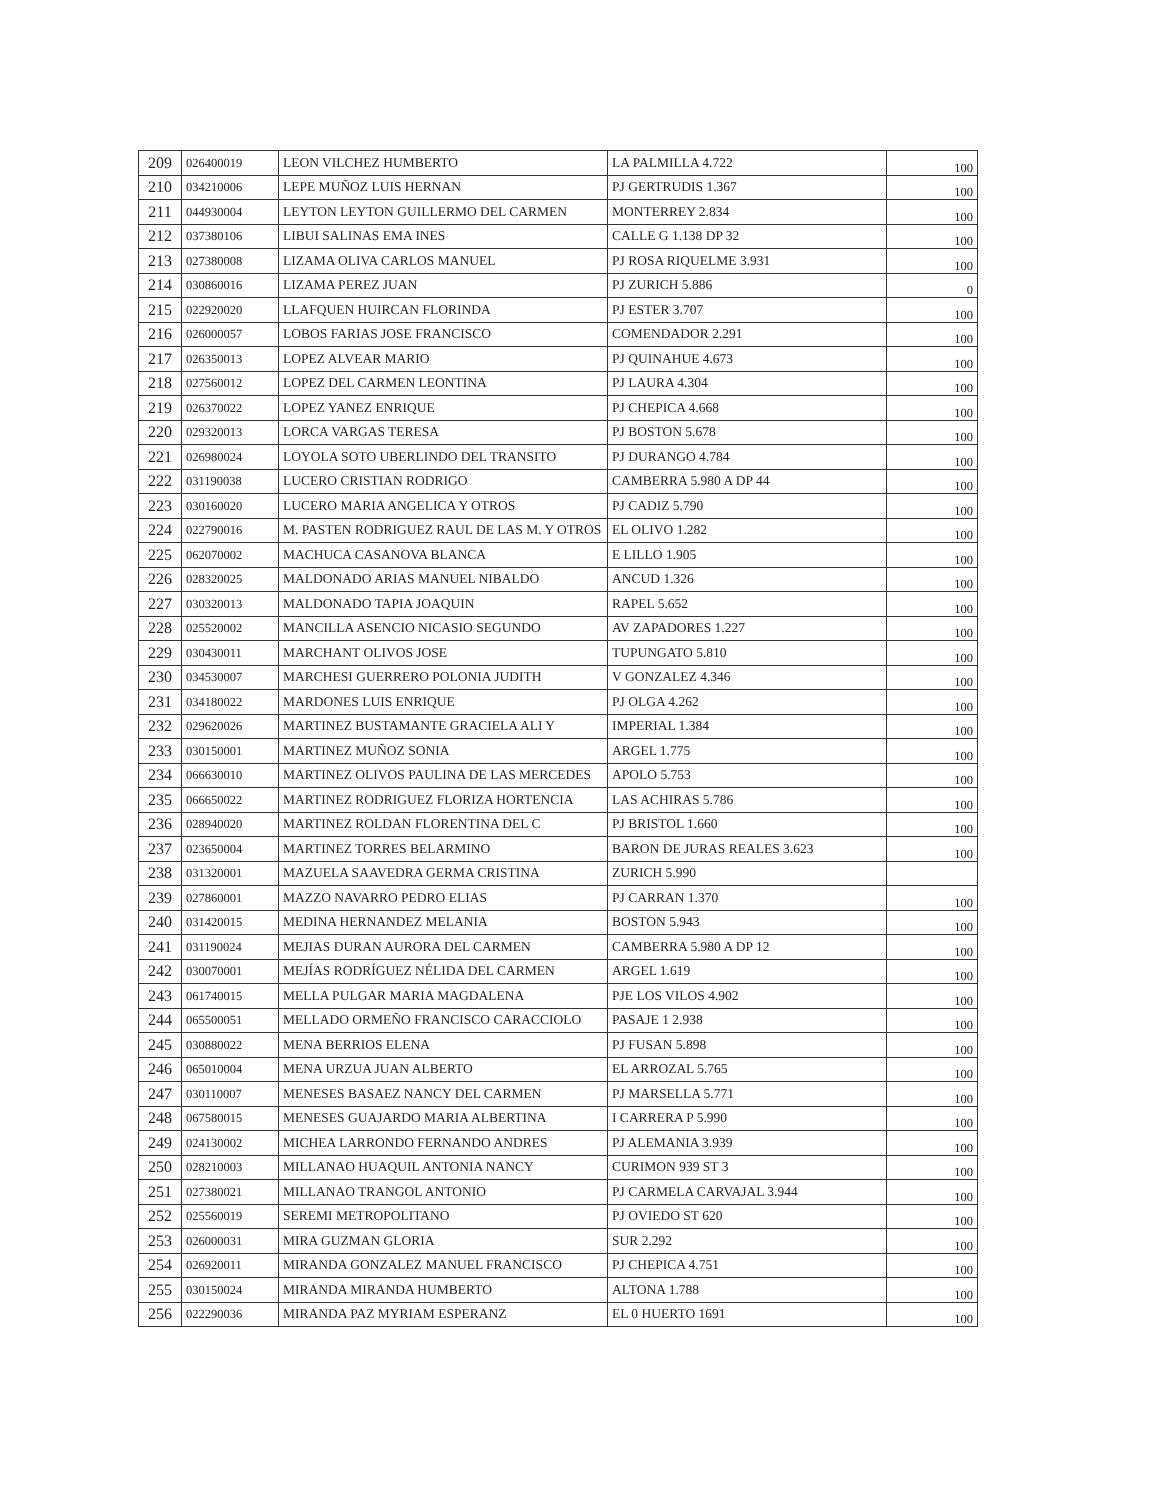| 209 | 026400019 | LEON VILCHEZ HUMBERTO | LA PALMILLA 4.722 | 100 |
| 210 | 034210006 | LEPE MUÑOZ LUIS HERNAN | PJ GERTRUDIS 1.367 | 100 |
| 211 | 044930004 | LEYTON LEYTON GUILLERMO DEL CARMEN | MONTERREY 2.834 | 100 |
| 212 | 037380106 | LIBUI SALINAS EMA INES | CALLE G 1.138 DP 32 | 100 |
| 213 | 027380008 | LIZAMA OLIVA CARLOS MANUEL | PJ ROSA RIQUELME 3.931 | 100 |
| 214 | 030860016 | LIZAMA PEREZ JUAN | PJ ZURICH 5.886 | 0 |
| 215 | 022920020 | LLAFQUEN HUIRCAN FLORINDA | PJ ESTER 3.707 | 100 |
| 216 | 026000057 | LOBOS FARIAS JOSE FRANCISCO | COMENDADOR 2.291 | 100 |
| 217 | 026350013 | LOPEZ ALVEAR MARIO | PJ QUINAHUE 4.673 | 100 |
| 218 | 027560012 | LOPEZ DEL CARMEN LEONTINA | PJ LAURA 4.304 | 100 |
| 219 | 026370022 | LOPEZ YANEZ ENRIQUE | PJ CHEPICA 4.668 | 100 |
| 220 | 029320013 | LORCA VARGAS TERESA | PJ BOSTON 5.678 | 100 |
| 221 | 026980024 | LOYOLA SOTO UBERLINDO DEL TRANSITO | PJ DURANGO 4.784 | 100 |
| 222 | 031190038 | LUCERO CRISTIAN RODRIGO | CAMBERRA 5.980 A DP 44 | 100 |
| 223 | 030160020 | LUCERO MARIA ANGELICA Y OTROS | PJ CADIZ 5.790 | 100 |
| 224 | 022790016 | M. PASTEN RODRIGUEZ RAUL DE LAS M. Y OTROS | EL OLIVO 1.282 | 100 |
| 225 | 062070002 | MACHUCA CASANOVA BLANCA | E LILLO 1.905 | 100 |
| 226 | 028320025 | MALDONADO ARIAS MANUEL NIBALDO | ANCUD 1.326 | 100 |
| 227 | 030320013 | MALDONADO TAPIA JOAQUIN | RAPEL 5.652 | 100 |
| 228 | 025520002 | MANCILLA ASENCIO NICASIO SEGUNDO | AV ZAPADORES 1.227 | 100 |
| 229 | 030430011 | MARCHANT OLIVOS JOSE | TUPUNGATO 5.810 | 100 |
| 230 | 034530007 | MARCHESI GUERRERO POLONIA JUDITH | V GONZALEZ 4.346 | 100 |
| 231 | 034180022 | MARDONES LUIS ENRIQUE | PJ OLGA 4.262 | 100 |
| 232 | 029620026 | MARTINEZ BUSTAMANTE GRACIELA ALI Y | IMPERIAL 1.384 | 100 |
| 233 | 030150001 | MARTINEZ MUÑOZ SONIA | ARGEL 1.775 | 100 |
| 234 | 066630010 | MARTINEZ OLIVOS PAULINA DE LAS MERCEDES | APOLO 5.753 | 100 |
| 235 | 066650022 | MARTINEZ RODRIGUEZ FLORIZA HORTENCIA | LAS ACHIRAS 5.786 | 100 |
| 236 | 028940020 | MARTINEZ ROLDAN FLORENTINA DEL C | PJ BRISTOL 1.660 | 100 |
| 237 | 023650004 | MARTINEZ TORRES BELARMINO | BARON DE JURAS REALES 3.623 | 100 |
| 238 | 031320001 | MAZUELA SAAVEDRA GERMA CRISTINA | ZURICH 5.990 | |
| 239 | 027860001 | MAZZO NAVARRO PEDRO ELIAS | PJ CARRAN 1.370 | 100 |
| 240 | 031420015 | MEDINA HERNANDEZ MELANIA | BOSTON 5.943 | 100 |
| 241 | 031190024 | MEJIAS DURAN AURORA DEL CARMEN | CAMBERRA 5.980 A DP 12 | 100 |
| 242 | 030070001 | MEJÍAS RODRÍGUEZ NÉLIDA DEL CARMEN | ARGEL 1.619 | 100 |
| 243 | 061740015 | MELLA PULGAR MARIA MAGDALENA | PJE LOS VILOS 4.902 | 100 |
| 244 | 065500051 | MELLADO ORMEÑO FRANCISCO CARACCIOLO | PASAJE 1 2.938 | 100 |
| 245 | 030880022 | MENA BERRIOS ELENA | PJ FUSAN 5.898 | 100 |
| 246 | 065010004 | MENA URZUA JUAN ALBERTO | EL ARROZAL 5.765 | 100 |
| 247 | 030110007 | MENESES BASAEZ NANCY DEL CARMEN | PJ MARSELLA 5.771 | 100 |
| 248 | 067580015 | MENESES GUAJARDO MARIA ALBERTINA | I CARRERA P 5.990 | 100 |
| 249 | 024130002 | MICHEA LARRONDO FERNANDO ANDRES | PJ ALEMANIA 3.939 | 100 |
| 250 | 028210003 | MILLANAO HUAQUIL ANTONIA NANCY | CURIMON 939 ST 3 | 100 |
| 251 | 027380021 | MILLANAO TRANGOL ANTONIO | PJ CARMELA CARVAJAL 3.944 | 100 |
| 252 | 025560019 | SEREMI METROPOLITANO | PJ OVIEDO ST 620 | 100 |
| 253 | 026000031 | MIRA GUZMAN GLORIA | SUR 2.292 | 100 |
| 254 | 026920011 | MIRANDA GONZALEZ MANUEL FRANCISCO | PJ CHEPICA 4.751 | 100 |
| 255 | 030150024 | MIRANDA MIRANDA HUMBERTO | ALTONA 1.788 | 100 |
| 256 | 022290036 | MIRANDA PAZ MYRIAM ESPERANZ | EL 0 HUERTO 1691 | 100 |